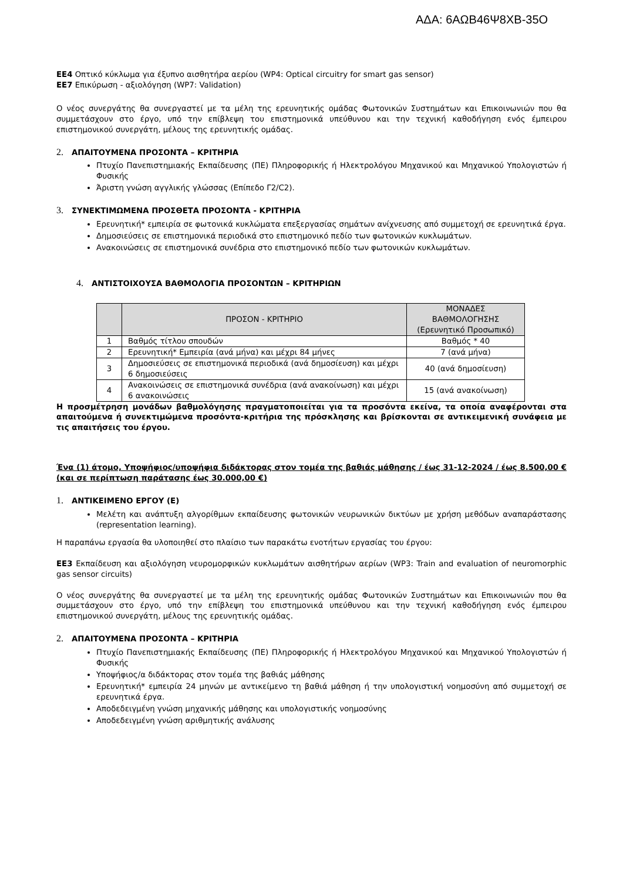ΑΔΑ: 6ΑΩΒ46Ψ8ΧΒ-35Ο
ΕΕ4 Οπτικό κύκλωμα για έξυπνο αισθητήρα αερίου (WP4: Optical circuitry for smart gas sensor)
ΕΕ7 Επικύρωση - αξιολόγηση (WP7: Validation)
Ο νέος συνεργάτης θα συνεργαστεί με τα μέλη της ερευνητικής ομάδας Φωτονικών Συστημάτων και Επικοινωνιών που θα συμμετάσχουν στο έργο, υπό την επίβλεψη του επιστημονικά υπεύθυνου και την τεχνική καθοδήγηση ενός έμπειρου επιστημονικού συνεργάτη, μέλους της ερευνητικής ομάδας.
2. ΑΠΑΙΤΟΥΜΕΝΑ ΠΡΟΣΟΝΤΑ – ΚΡΙΤΗΡΙΑ
Πτυχίο Πανεπιστημιακής Εκπαίδευσης (ΠΕ) Πληροφορικής ή Ηλεκτρολόγου Μηχανικού και Μηχανικού Υπολογιστών ή Φυσικής
Άριστη γνώση αγγλικής γλώσσας (Επίπεδο Γ2/C2).
3. ΣΥΝΕΚΤΙΜΩΜΕΝΑ ΠΡΟΣΘΕΤΑ ΠΡΟΣΟΝΤΑ - ΚΡΙΤΗΡΙΑ
Ερευνητική* εμπειρία σε φωτονικά κυκλώματα επεξεργασίας σημάτων ανίχνευσης από συμμετοχή σε ερευνητικά έργα.
Δημοσιεύσεις σε επιστημονικά περιοδικά στο επιστημονικό πεδίο των φωτονικών κυκλωμάτων.
Ανακοινώσεις σε επιστημονικά συνέδρια στο επιστημονικό πεδίο των φωτονικών κυκλωμάτων.
4. ΑΝΤΙΣΤΟΙΧΟΥΣΑ ΒΑΘΜΟΛΟΓΙΑ ΠΡΟΣΟΝΤΩΝ – ΚΡΙΤΗΡΙΩΝ
| | ΠΡΟΣΟΝ - ΚΡΙΤΗΡΙΟ | ΜΟΝΑΔΕΣ ΒΑΘΜΟΛΟΓΗΣΗΣ (Ερευνητικό Προσωπικό) |
| --- | --- | --- |
| 1 | Βαθμός τίτλου σπουδών | Βαθμός * 40 |
| 2 | Ερευνητική* Εμπειρία (ανά μήνα) και μέχρι 84 μήνες | 7 (ανά μήνα) |
| 3 | Δημοσιεύσεις σε επιστημονικά περιοδικά (ανά δημοσίευση) και μέχρι 6 δημοσιεύσεις | 40 (ανά δημοσίευση) |
| 4 | Ανακοινώσεις σε επιστημονικά συνέδρια (ανά ανακοίνωση) και μέχρι 6 ανακοινώσεις | 15 (ανά ανακοίνωση) |
Η προσμέτρηση μονάδων βαθμολόγησης πραγματοποιείται για τα προσόντα εκείνα, τα οποία αναφέρονται στα απαιτούμενα ή συνεκτιμώμενα προσόντα-κριτήρια της πρόσκλησης και βρίσκονται σε αντικειμενική συνάφεια με τις απαιτήσεις του έργου.
Ένα (1) άτομο, Υποψήφιος/υποψήφια διδάκτορας στον τομέα της βαθιάς μάθησης / έως 31-12-2024 / έως 8.500,00 € (και σε περίπτωση παράτασης έως 30.000,00 €)
1. ΑΝΤΙΚΕΙΜΕΝΟ ΕΡΓΟΥ (Ε)
Μελέτη και ανάπτυξη αλγορίθμων εκπαίδευσης φωτονικών νευρωνικών δικτύων με χρήση μεθόδων αναπαράστασης (representation learning).
Η παραπάνω εργασία θα υλοποιηθεί στο πλαίσιο των παρακάτω ενοτήτων εργασίας του έργου:
ΕΕ3 Εκπαίδευση και αξιολόγηση νευρομορφικών κυκλωμάτων αισθητήρων αερίων (WP3: Train and evaluation of neuromorphic gas sensor circuits)
Ο νέος συνεργάτης θα συνεργαστεί με τα μέλη της ερευνητικής ομάδας Φωτονικών Συστημάτων και Επικοινωνιών που θα συμμετάσχουν στο έργο, υπό την επίβλεψη του επιστημονικά υπεύθυνου και την τεχνική καθοδήγηση ενός έμπειρου επιστημονικού συνεργάτη, μέλους της ερευνητικής ομάδας.
2. ΑΠΑΙΤΟΥΜΕΝΑ ΠΡΟΣΟΝΤΑ – ΚΡΙΤΗΡΙΑ
Πτυχίο Πανεπιστημιακής Εκπαίδευσης (ΠΕ) Πληροφορικής ή Ηλεκτρολόγου Μηχανικού και Μηχανικού Υπολογιστών ή Φυσικής
Υποψήφιος/α διδάκτορας στον τομέα της βαθιάς μάθησης
Ερευνητική* εμπειρία 24 μηνών με αντικείμενο τη βαθιά μάθηση ή την υπολογιστική νοημοσύνη από συμμετοχή σε ερευνητικά έργα.
Αποδεδειγμένη γνώση μηχανικής μάθησης και υπολογιστικής νοημοσύνης
Αποδεδειγμένη γνώση αριθμητικής ανάλυσης